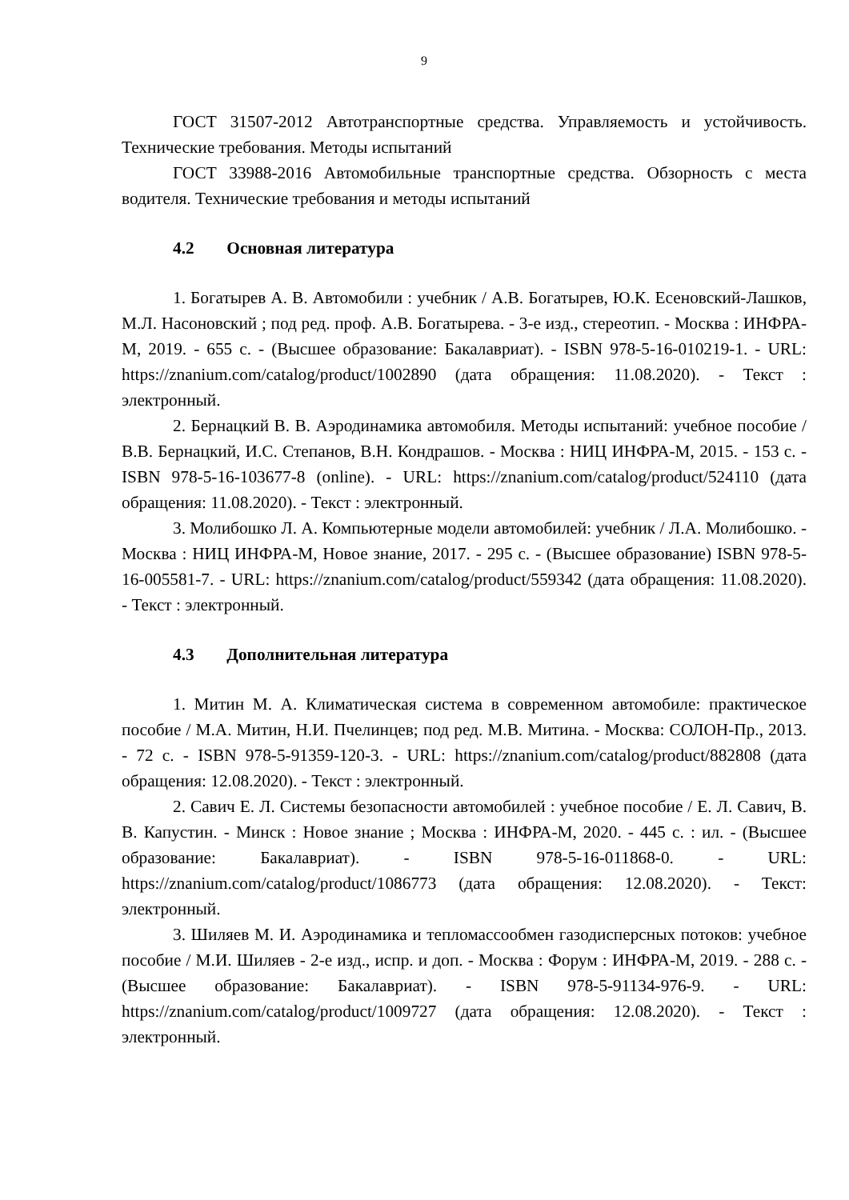9
ГОСТ 31507-2012 Автотранспортные средства. Управляемость и устойчивость. Технические требования. Методы испытаний
ГОСТ 33988-2016 Автомобильные транспортные средства. Обзорность с места водителя. Технические требования и методы испытаний
4.2 Основная литература
1. Богатырев А. В. Автомобили : учебник / А.В. Богатырев, Ю.К. Есеновский-Лашков, М.Л. Насоновский ; под ред. проф. А.В. Богатырева. - 3-е изд., стереотип. - Москва : ИНФРА-М, 2019. - 655 с. - (Высшее образование: Бакалавриат). - ISBN 978-5-16-010219-1. - URL: https://znanium.com/catalog/product/1002890 (дата обращения: 11.08.2020). - Текст : электронный.
2. Бернацкий В. В. Аэродинамика автомобиля. Методы испытаний: учебное пособие / В.В. Бернацкий, И.С. Степанов, В.Н. Кондрашов. - Москва : НИЦ ИНФРА-М, 2015. - 153 с. - ISBN 978-5-16-103677-8 (online). - URL: https://znanium.com/catalog/product/524110 (дата обращения: 11.08.2020). - Текст : электронный.
3. Молибошко Л. А. Компьютерные модели автомобилей: учебник / Л.А. Молибошко. - Москва : НИЦ ИНФРА-М, Новое знание, 2017. - 295 с. - (Высшее образование) ISBN 978-5-16-005581-7. - URL: https://znanium.com/catalog/product/559342 (дата обращения: 11.08.2020). - Текст : электронный.
4.3 Дополнительная литература
1. Митин М. А. Климатическая система в современном автомобиле: практическое пособие / М.А. Митин, Н.И. Пчелинцев; под ред. М.В. Митина. - Москва: СОЛОН-Пр., 2013. - 72 с. - ISBN 978-5-91359-120-3. - URL: https://znanium.com/catalog/product/882808 (дата обращения: 12.08.2020). - Текст : электронный.
2. Савич Е. Л. Системы безопасности автомобилей : учебное пособие / Е. Л. Савич, В. В. Капустин. - Минск : Новое знание ; Москва : ИНФРА-М, 2020. - 445 с. : ил. - (Высшее образование: Бакалавриат). - ISBN 978-5-16-011868-0. - URL: https://znanium.com/catalog/product/1086773 (дата обращения: 12.08.2020). - Текст: электронный.
3. Шиляев М. И. Аэродинамика и тепломассообмен газодисперсных потоков: учебное пособие / М.И. Шиляев - 2-е изд., испр. и доп. - Москва : Форум : ИНФРА-М, 2019. - 288 с. - (Высшее образование: Бакалавриат). - ISBN 978-5-91134-976-9. - URL: https://znanium.com/catalog/product/1009727 (дата обращения: 12.08.2020). - Текст : электронный.